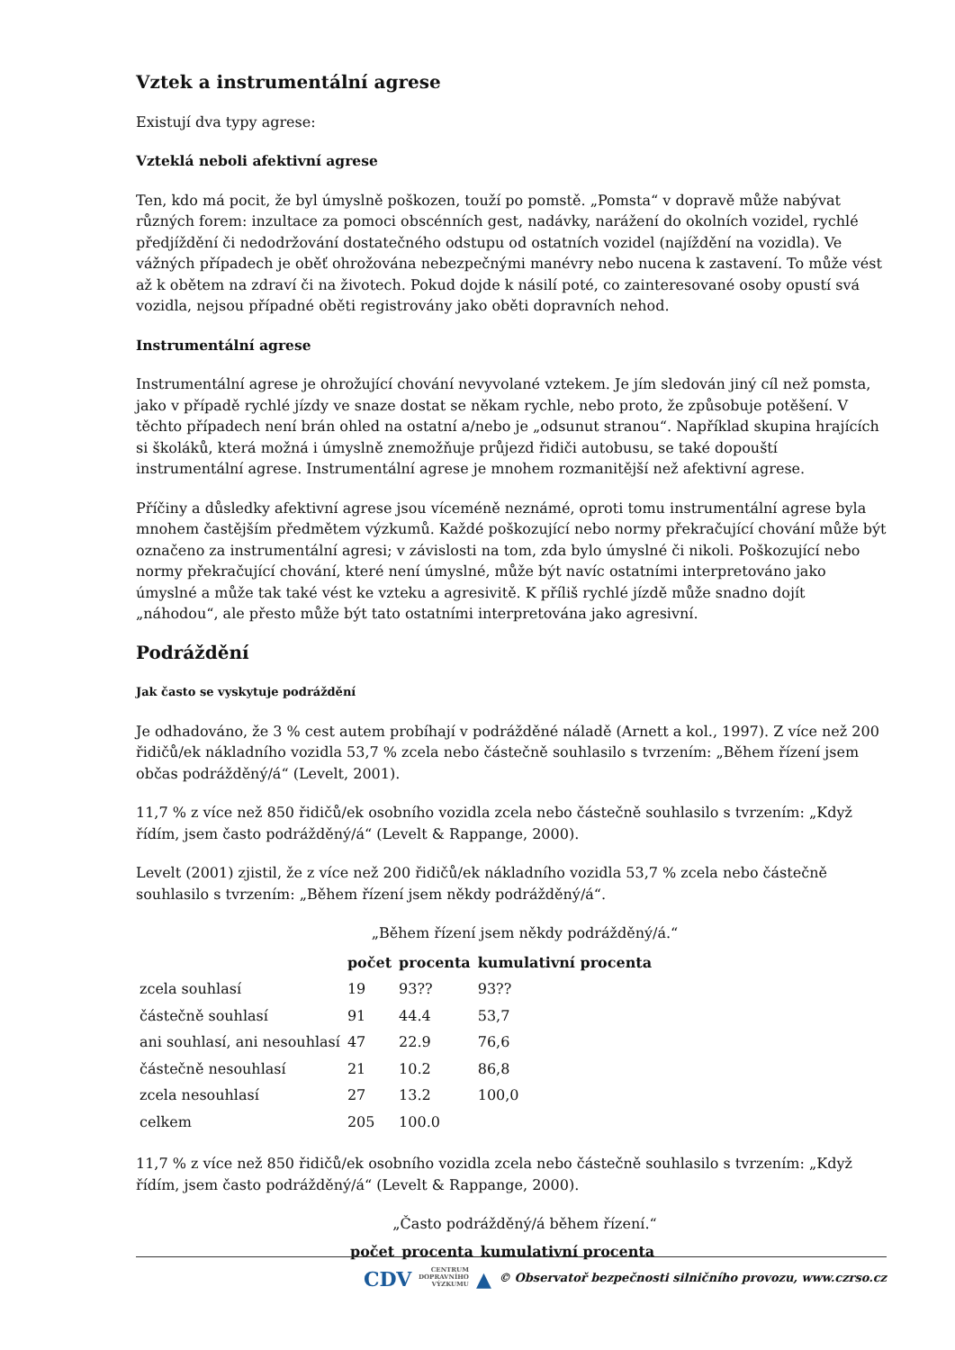Vztek a instrumentální agrese
Existují dva typy agrese:
Vzteklá neboli afektivní agrese
Ten, kdo má pocit, že byl úmyslně poškozen, touží po pomstě. „Pomsta“ v dopravě může nabývat různých forem: inzultace za pomoci obscénních gest, nadávky, narážení do okolních vozidel, rychlé předjíždění či nedodržování dostatečného odstupu od ostatních vozidel (najíždění na vozidla). Ve vážných případech je oběť ohrožována nebezpečnými manévry nebo nucena k zastavení. To může vést až k obětem na zdraví či na životech. Pokud dojde k násilí poté, co zainteresované osoby opustí svá vozidla, nejsou případné oběti registrovány jako oběti dopravních nehod.
Instrumentální agrese
Instrumentální agrese je ohrožující chování nevyvolané vztekem. Je jím sledován jiný cíl než pomsta, jako v případě rychlé jízdy ve snaze dostat se někam rychle, nebo proto, že způsobuje potěšení. V těchto případech není brán ohled na ostatní a/nebo je „odsunut stranou“. Například skupina hrajících si školáků, která možná i úmyslně znemožňuje průjezd řidiči autobusu, se také dopouští instrumentální agrese. Instrumentální agrese je mnohem rozmanitější než afektivní agrese.
Příčiny a důsledky afektivní agrese jsou víceméně neznámé, oproti tomu instrumentální agrese byla mnohem častějším předmětem výzkumů. Každé poškozující nebo normy překračující chování může být označeno za instrumentální agresi; v závislosti na tom, zda bylo úmyslné či nikoli. Poškozující nebo normy překračující chování, které není úmyslné, může být navíc ostatními interpretováno jako úmyslné a může tak také vést ke vzteku a agresivitě. K příliš rychlé jízdě může snadno dojít „náhodou“, ale přesto může být tato ostatními interpretována jako agresivní.
Podráždění
Jak často se vyskytuje podráždění
Je odhadováno, že 3 % cest autem probíhají v podrážděné náladě (Arnett a kol., 1997). Z více než 200 řidičů/ek nákladního vozidla 53,7 % zcela nebo částečně souhlasilo s tvrzením: „Během řízení jsem občas podrážděný/á“ (Levelt, 2001).
11,7 % z více než 850 řidičů/ek osobního vozidla zcela nebo částečně souhlasilo s tvrzením: „Když řídím, jsem často podrážděný/á“ (Levelt & Rappange, 2000).
Levelt (2001) zjistil, že z více než 200 řidičů/ek nákladního vozidla 53,7 % zcela nebo částečně souhlasilo s tvrzením: „Během řízení jsem někdy podrážděný/á“.
„Během řízení jsem někdy podrážděný/á.“
| | počet | procenta | kumulativní procenta |
| --- | --- | --- | --- |
| zcela souhlasí | 19 | 93?? | 93?? |
| částečně souhlasí | 91 | 44.4 | 53,7 |
| ani souhlasí, ani nesouhlasí | 47 | 22.9 | 76,6 |
| částečně nesouhlasí | 21 | 10.2 | 86,8 |
| zcela nesouhlasí | 27 | 13.2 | 100,0 |
| celkem | 205 | 100.0 | |
11,7 % z více než 850 řidičů/ek osobního vozidla zcela nebo částečně souhlasilo s tvrzením: „Když řídím, jsem často podrážděný/á“ (Levelt & Rappange, 2000).
„Často podrážděný/á během řízení.“
| | počet | procenta | kumulativní procenta |
| --- | --- | --- | --- |
CDV CENTRUM
DOPRAVNÍHO
VÝZKUMU ▲ © Observatoř bezpečnosti silničního provozu, www.czrso.cz